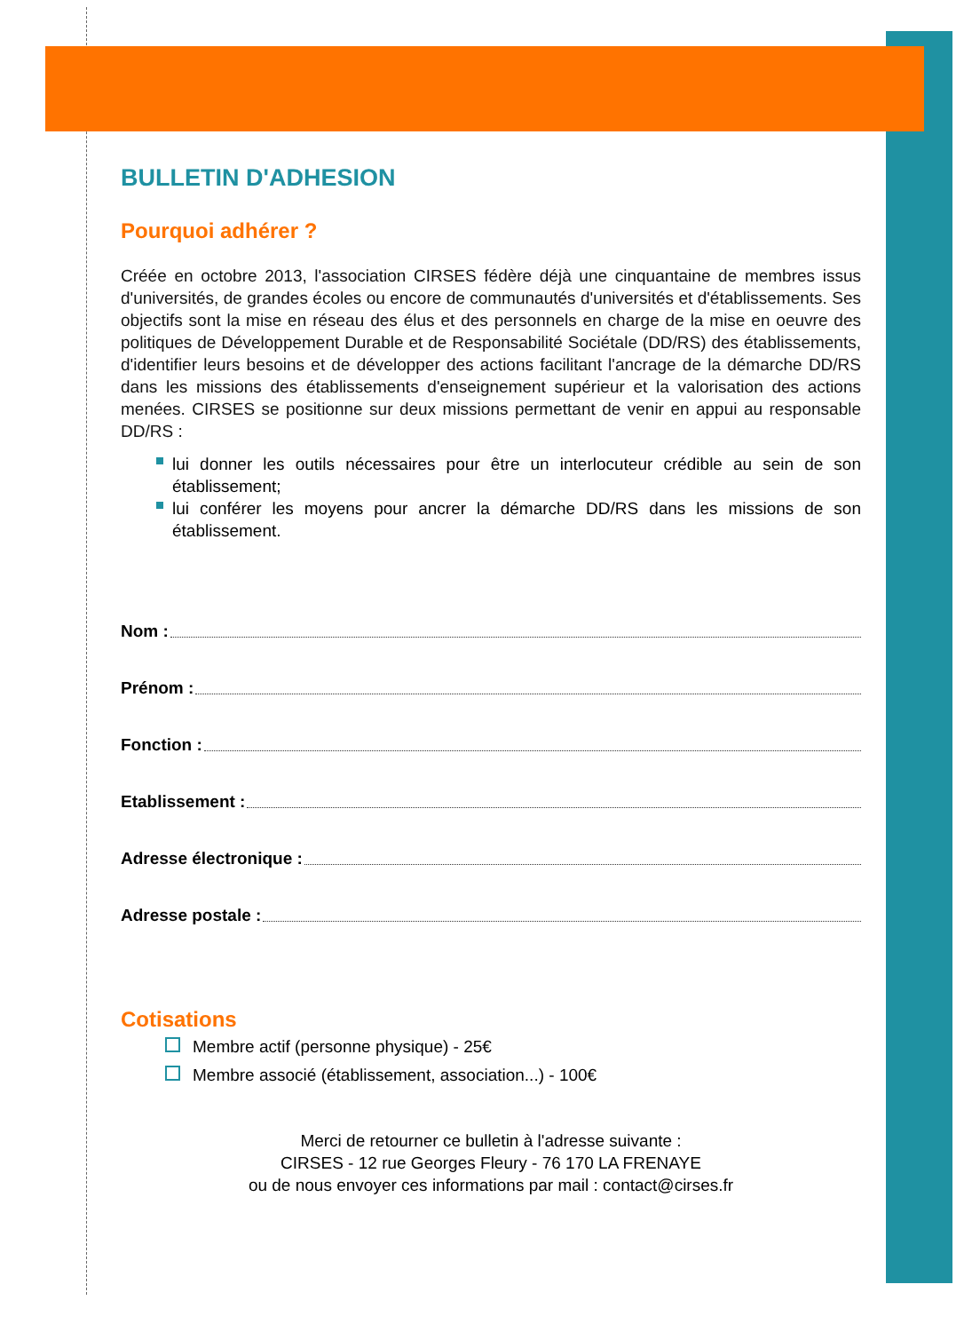BULLETIN D'ADHESION
Pourquoi adhérer ?
Créée en octobre 2013, l'association CIRSES fédère déjà une cinquantaine de membres issus d'universités, de grandes écoles ou encore de communautés d'universités et d'établissements. Ses objectifs sont la mise en réseau des élus et des personnels en charge de la mise en oeuvre des politiques de Développement Durable et de Responsabilité Sociétale (DD/RS) des établissements, d'identifier leurs besoins et de développer des actions facilitant l'ancrage de la démarche DD/RS dans les missions des établissements d'enseignement supérieur et la valorisation des actions menées. CIRSES se positionne sur deux missions permettant de venir en appui au responsable DD/RS :
lui donner les outils nécessaires pour être un interlocuteur crédible au sein de son établissement;
lui conférer les moyens pour ancrer la démarche DD/RS dans les missions de son établissement.
Nom :
Prénom :
Fonction :
Etablissement :
Adresse électronique :
Adresse postale :
Cotisations
Membre actif (personne physique) - 25€
Membre associé (établissement, association...) - 100€
Merci de retourner ce bulletin à l'adresse suivante :
CIRSES - 12 rue Georges Fleury - 76 170 LA FRENAYE
ou de nous envoyer ces informations par mail : contact@cirses.fr